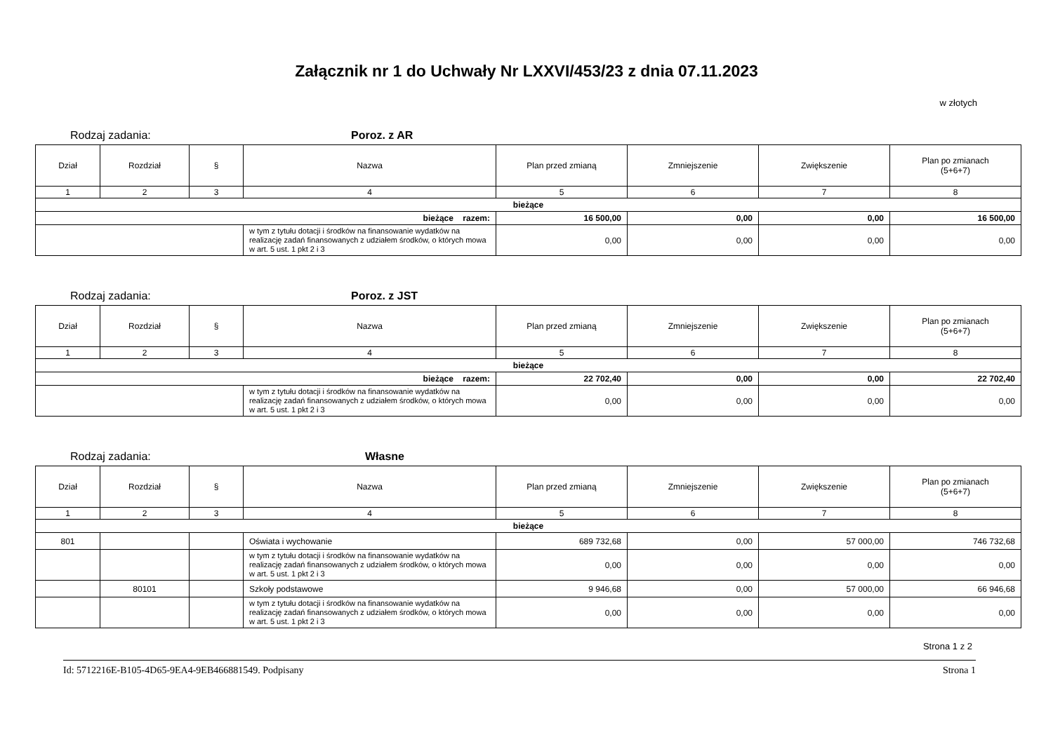Załącznik nr 1 do Uchwały Nr LXXVI/453/23 z dnia 07.11.2023
w złotych
Rodzaj zadania: Poroz. z AR
| Dział | Rozdział | § | Nazwa | Plan przed zmianą | Zmniejszenie | Zwiększenie | Plan po zmianach (5+6+7) |
| --- | --- | --- | --- | --- | --- | --- | --- |
| 1 | 2 | 3 | 4 | 5 | 6 | 7 | 8 |
| bieżące | | | | | | | |
| bieżące razem: | | | | 16 500,00 | 0,00 | 0,00 | 16 500,00 |
| | | | w tym z tytułu dotacji i środków na finansowanie wydatków na realizację zadań finansowanych z udziałem środków, o których mowa w art. 5 ust. 1 pkt 2 i 3 | 0,00 | 0,00 | 0,00 | 0,00 |
Rodzaj zadania: Poroz. z JST
| Dział | Rozdział | § | Nazwa | Plan przed zmianą | Zmniejszenie | Zwiększenie | Plan po zmianach (5+6+7) |
| --- | --- | --- | --- | --- | --- | --- | --- |
| 1 | 2 | 3 | 4 | 5 | 6 | 7 | 8 |
| bieżące | | | | | | | |
| bieżące razem: | | | | 22 702,40 | 0,00 | 0,00 | 22 702,40 |
| | | | w tym z tytułu dotacji i środków na finansowanie wydatków na realizację zadań finansowanych z udziałem środków, o których mowa w art. 5 ust. 1 pkt 2 i 3 | 0,00 | 0,00 | 0,00 | 0,00 |
Rodzaj zadania: Własne
| Dział | Rozdział | § | Nazwa | Plan przed zmianą | Zmniejszenie | Zwiększenie | Plan po zmianach (5+6+7) |
| --- | --- | --- | --- | --- | --- | --- | --- |
| 1 | 2 | 3 | 4 | 5 | 6 | 7 | 8 |
| bieżące | | | | | | | |
| 801 | | | Oświata i wychowanie | 689 732,68 | 0,00 | 57 000,00 | 746 732,68 |
| | | | w tym z tytułu dotacji i środków na finansowanie wydatków na realizację zadań finansowanych z udziałem środków, o których mowa w art. 5 ust. 1 pkt 2 i 3 | 0,00 | 0,00 | 0,00 | 0,00 |
| | 80101 | | Szkoły podstawowe | 9 946,68 | 0,00 | 57 000,00 | 66 946,68 |
| | | | w tym z tytułu dotacji i środków na finansowanie wydatków na realizację zadań finansowanych z udziałem środków, o których mowa w art. 5 ust. 1 pkt 2 i 3 | 0,00 | 0,00 | 0,00 | 0,00 |
Strona 1 z 2
Id: 5712216E-B105-4D65-9EA4-9EB466881549. Podpisany Strona 1